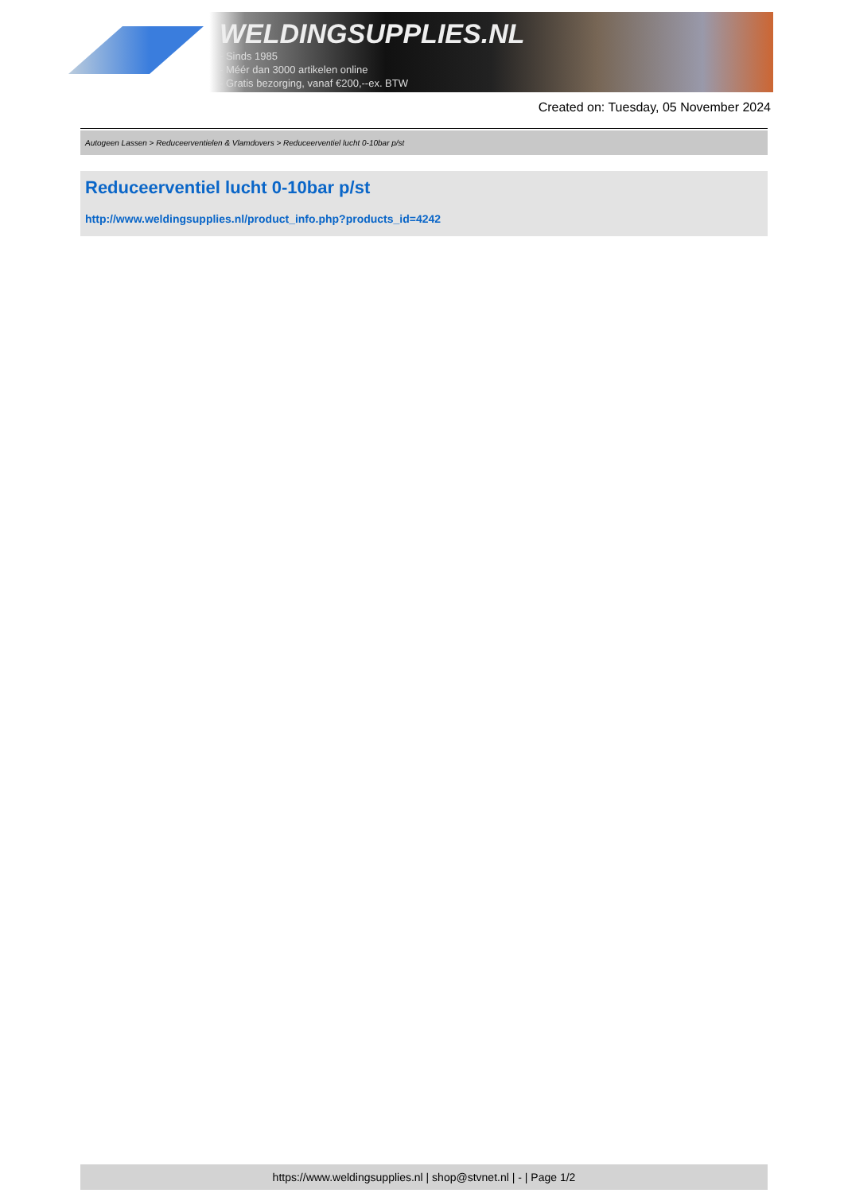WELDINGSUPPLIES.NL
- Sinds 1985
- Méér dan 3000 artikelen online
- Gratis bezorging, vanaf €200,--ex. BTW
Created on: Tuesday, 05 November 2024
Autogeen Lassen > Reduceerventielen & Vlamdovers > Reduceerventiel lucht 0-10bar p/st
Reduceerventiel lucht 0-10bar p/st
http://www.weldingsupplies.nl/product_info.php?products_id=4242
https://www.weldingsupplies.nl | shop@stvnet.nl | - | Page 1/2